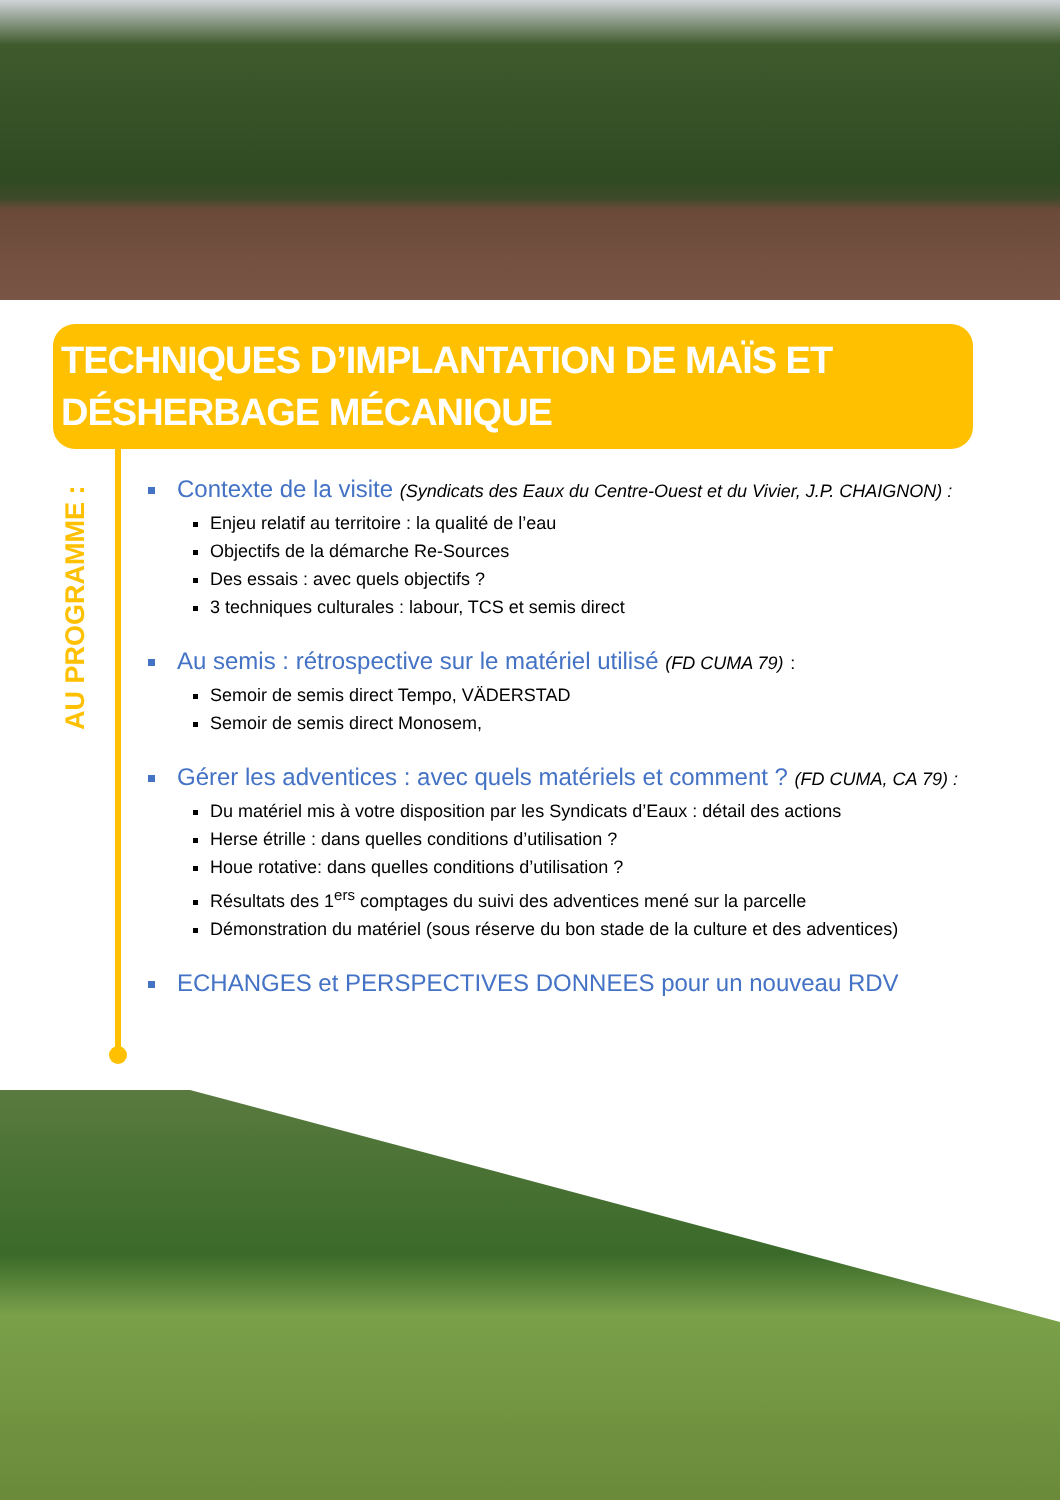TECHNIQUES D’IMPLANTATION DE MAÏS ET DÉSHERBAGE MÉCANIQUE
AU PROGRAMME :
Contexte de la visite (Syndicats des Eaux du Centre-Ouest et du Vivier, J.P. CHAIGNON) :
Enjeu relatif au territoire : la qualité de l’eau
Objectifs de la démarche Re-Sources
Des essais : avec quels objectifs ?
3 techniques culturales : labour, TCS et semis direct
Au semis : rétrospective sur le matériel utilisé (FD CUMA 79) :
Semoir de semis direct Tempo, VÄDERSTAD
Semoir de semis direct Monosem,
Gérer les adventices : avec quels matériels et comment ? (FD CUMA, CA 79) :
Du matériel mis à votre disposition par les Syndicats d’Eaux : détail des actions
Herse étrille : dans quelles conditions d’utilisation ?
Houe rotative: dans quelles conditions d’utilisation ?
Résultats des 1<sup>ers</sup> comptages du suivi des adventices mené sur la parcelle
Démonstration du matériel (sous réserve du bon stade de la culture et des adventices)
ECHANGES et PERSPECTIVES DONNEES pour un nouveau RDV